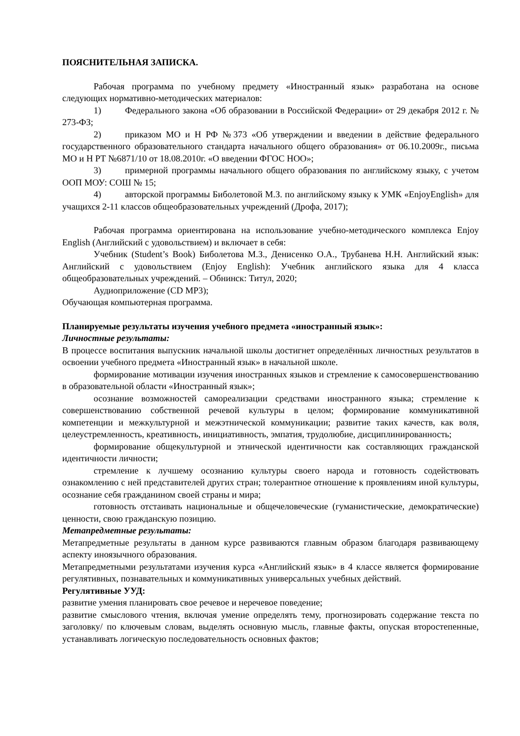ПОЯСНИТЕЛЬНАЯ ЗАПИСКА.
Рабочая программа по учебному предмету «Иностранный язык» разработана на основе следующих нормативно-методических материалов:
1) Федерального закона «Об образовании в Российской Федерации» от 29 декабря 2012 г. № 273-ФЗ;
2) приказом МО и Н РФ №373 «Об утверждении и введении в действие федерального государственного образовательного стандарта начального общего образования» от 06.10.2009г., письма МО и Н РТ №6871/10 от 18.08.2010г. «О введении ФГОС НОО»;
3) примерной программы начального общего образования по английскому языку, с учетом ООП МОУ: СОШ № 15;
4) авторской программы Биболетовой М.З. по английскому языку к УМК «EnjoyEnglish» для учащихся 2-11 классов общеобразовательных учреждений (Дрофа, 2017);
Рабочая программа ориентирована на использование учебно-методического комплекса Enjoy English (Английский с удовольствием) и включает в себя:
Учебник (Student’s Book) Биболетова М.З., Денисенко О.А., Трубанева Н.Н. Английский язык: Английский с удовольствием (Enjoy English): Учебник английского языка для 4 класса общеобразовательных учреждений. – Обнинск: Титул, 2020;
Аудиоприложение (CD MP3);
Обучающая компьютерная программа.
Планируемые результаты изучения учебного предмета «иностранный язык»:
Личностные результаты:
В процессе воспитания выпускник начальной школы достигнет определённых личностных результатов в освоении учебного предмета «Иностранный язык» в начальной школе.
формирование мотивации изучения иностранных языков и стремление к самосовершенствованию в образовательной области «Иностранный язык»;
осознание возможностей самореализации средствами иностранного языка; стремление к совершенствованию собственной речевой культуры в целом; формирование коммуникативной компетенции и межкультурной и межэтнической коммуникации; развитие таких качеств, как воля, целеустремленность, креативность, инициативность, эмпатия, трудолюбие, дисциплинированность;
формирование общекультурной и этнической идентичности как составляющих гражданской идентичности личности;
стремление к лучшему осознанию культуры своего народа и готовность содействовать ознакомлению с ней представителей других стран; толерантное отношение к проявлениям иной культуры, осознание себя гражданином своей страны и мира;
готовность отстаивать национальные и общечеловеческие (гуманистические, демократические) ценности, свою гражданскую позицию.
Метапредметные результаты:
Метапредметные результаты в данном курсе развиваются главным образом благодаря развивающему аспекту иноязычного образования.
Метапредметными результатами изучения курса «Английский язык» в 4 классе является формирование регулятивных, познавательных и коммуникативных универсальных учебных действий.
Регулятивные УУД:
развитие умения планировать свое речевое и неречевое поведение;
развитие смыслового чтения, включая умение определять тему, прогнозировать содержание текста по заголовку/ по ключевым словам, выделять основную мысль, главные факты, опуская второстепенные, устанавливать логическую последовательность основных фактов;